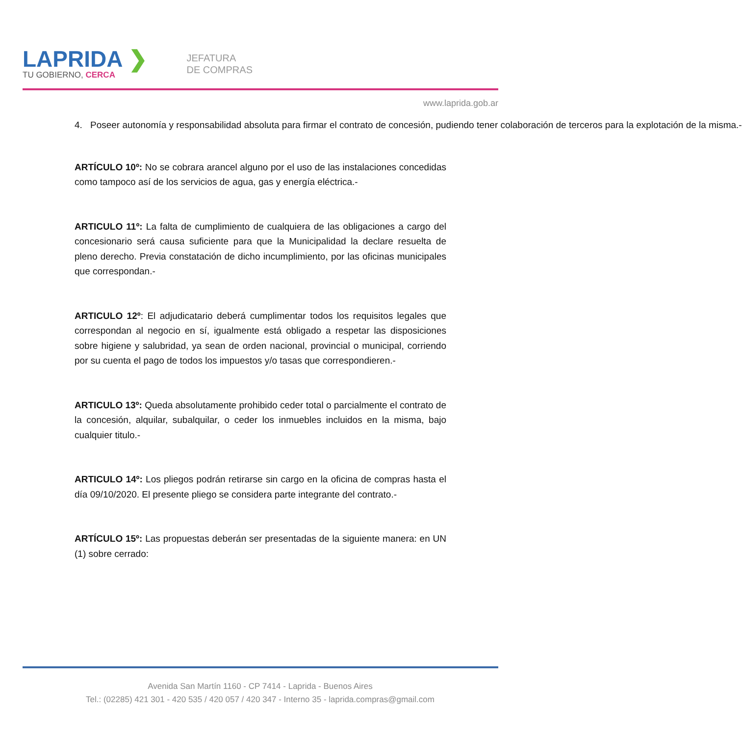LAPRIDA ❯
TU GOBIERNO, CERCA
JEFATURA
DE COMPRAS
www.laprida.gob.ar
4. Poseer autonomía y responsabilidad absoluta para firmar el contrato de concesión, pudiendo tener colaboración de terceros para la explotación de la misma.-
ARTÍCULO 10º: No se cobrara arancel alguno por el uso de las instalaciones concedidas como tampoco así de los servicios de agua, gas y energía eléctrica.-
ARTICULO 11º: La falta de cumplimiento de cualquiera de las obligaciones a cargo del concesionario será causa suficiente para que la Municipalidad la declare resuelta de pleno derecho. Previa constatación de dicho incumplimiento, por las oficinas municipales que correspondan.-
ARTICULO 12º: El adjudicatario deberá cumplimentar todos los requisitos legales que correspondan al negocio en sí, igualmente está obligado a respetar las disposiciones sobre higiene y salubridad, ya sean de orden nacional, provincial o municipal, corriendo por su cuenta el pago de todos los impuestos y/o tasas que correspondieren.-
ARTICULO 13º: Queda absolutamente prohibido ceder total o parcialmente el contrato de la concesión, alquilar, subalquilar, o ceder los inmuebles incluidos en la misma, bajo cualquier titulo.-
ARTICULO 14º: Los pliegos podrán retirarse sin cargo en la oficina de compras hasta el día 09/10/2020. El presente pliego se considera parte integrante del contrato.-
ARTÍCULO 15º: Las propuestas deberán ser presentadas de la siguiente manera: en UN (1) sobre cerrado:
Avenida San Martín 1160 - CP 7414 - Laprida - Buenos Aires
Tel.: (02285) 421 301 - 420 535 / 420 057 / 420 347 - Interno 35 - laprida.compras@gmail.com